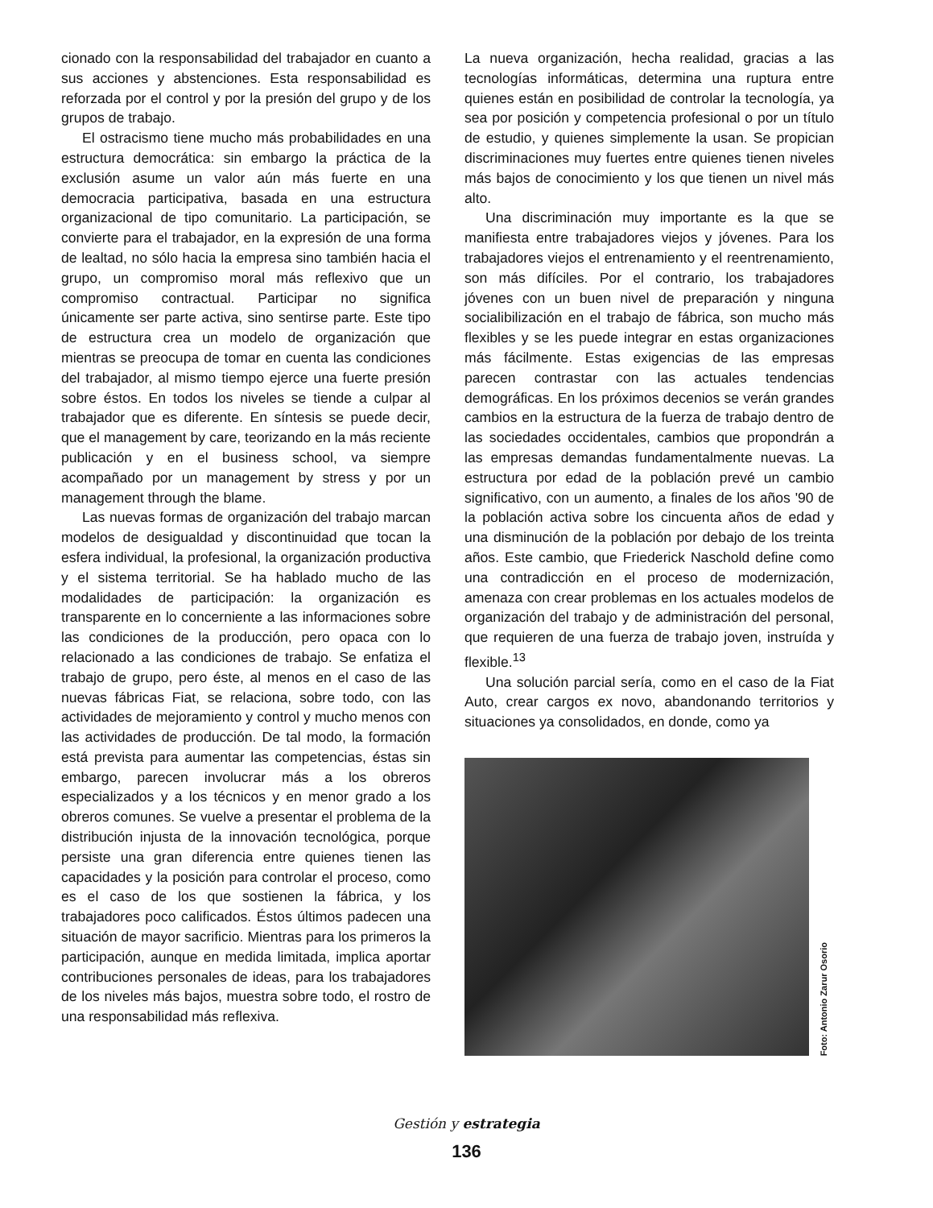cionado con la responsabilidad del trabajador en cuanto a sus acciones y abstenciones. Esta responsabilidad es reforzada por el control y por la presión del grupo y de los grupos de trabajo.
El ostracismo tiene mucho más probabilidades en una estructura democrática: sin embargo la práctica de la exclusión asume un valor aún más fuerte en una democracia participativa, basada en una estructura organizacional de tipo comunitario. La participación, se convierte para el trabajador, en la expresión de una forma de lealtad, no sólo hacia la empresa sino también hacia el grupo, un compromiso moral más reflexivo que un compromiso contractual. Participar no significa únicamente ser parte activa, sino sentirse parte. Este tipo de estructura crea un modelo de organización que mientras se preocupa de tomar en cuenta las condiciones del trabajador, al mismo tiempo ejerce una fuerte presión sobre éstos. En todos los niveles se tiende a culpar al trabajador que es diferente. En síntesis se puede decir, que el management by care, teorizando en la más reciente publicación y en el business school, va siempre acompañado por un management by stress y por un management through the blame.
Las nuevas formas de organización del trabajo marcan modelos de desigualdad y discontinuidad que tocan la esfera individual, la profesional, la organización productiva y el sistema territorial. Se ha hablado mucho de las modalidades de participación: la organización es transparente en lo concerniente a las informaciones sobre las condiciones de la producción, pero opaca con lo relacionado a las condiciones de trabajo. Se enfatiza el trabajo de grupo, pero éste, al menos en el caso de las nuevas fábricas Fiat, se relaciona, sobre todo, con las actividades de mejoramiento y control y mucho menos con las actividades de producción. De tal modo, la formación está prevista para aumentar las competencias, éstas sin embargo, parecen involucrar más a los obreros especializados y a los técnicos y en menor grado a los obreros comunes. Se vuelve a presentar el problema de la distribución injusta de la innovación tecnológica, porque persiste una gran diferencia entre quienes tienen las capacidades y la posición para controlar el proceso, como es el caso de los que sostienen la fábrica, y los trabajadores poco calificados. Éstos últimos padecen una situación de mayor sacrificio. Mientras para los primeros la participación, aunque en medida limitada, implica aportar contribuciones personales de ideas, para los trabajadores de los niveles más bajos, muestra sobre todo, el rostro de una responsabilidad más reflexiva.
La nueva organización, hecha realidad, gracias a las tecnologías informáticas, determina una ruptura entre quienes están en posibilidad de controlar la tecnología, ya sea por posición y competencia profesional o por un título de estudio, y quienes simplemente la usan. Se propician discriminaciones muy fuertes entre quienes tienen niveles más bajos de conocimiento y los que tienen un nivel más alto.
Una discriminación muy importante es la que se manifiesta entre trabajadores viejos y jóvenes. Para los trabajadores viejos el entrenamiento y el reentrenamiento, son más difíciles. Por el contrario, los trabajadores jóvenes con un buen nivel de preparación y ninguna socialibilización en el trabajo de fábrica, son mucho más flexibles y se les puede integrar en estas organizaciones más fácilmente. Estas exigencias de las empresas parecen contrastar con las actuales tendencias demográficas. En los próximos decenios se verán grandes cambios en la estructura de la fuerza de trabajo dentro de las sociedades occidentales, cambios que propondrán a las empresas demandas fundamentalmente nuevas. La estructura por edad de la población prevé un cambio significativo, con un aumento, a finales de los años '90 de la población activa sobre los cincuenta años de edad y una disminución de la población por debajo de los treinta años. Este cambio, que Friederick Naschold define como una contradicción en el proceso de modernización, amenaza con crear problemas en los actuales modelos de organización del trabajo y de administración del personal, que requieren de una fuerza de trabajo joven, instruída y flexible.<sup>13</sup>
Una solución parcial sería, como en el caso de la Fiat Auto, crear cargos ex novo, abandonando territorios y situaciones ya consolidados, en donde, como ya
Foto: Antonio Zarur Osorio
Gestión y estrategia
136